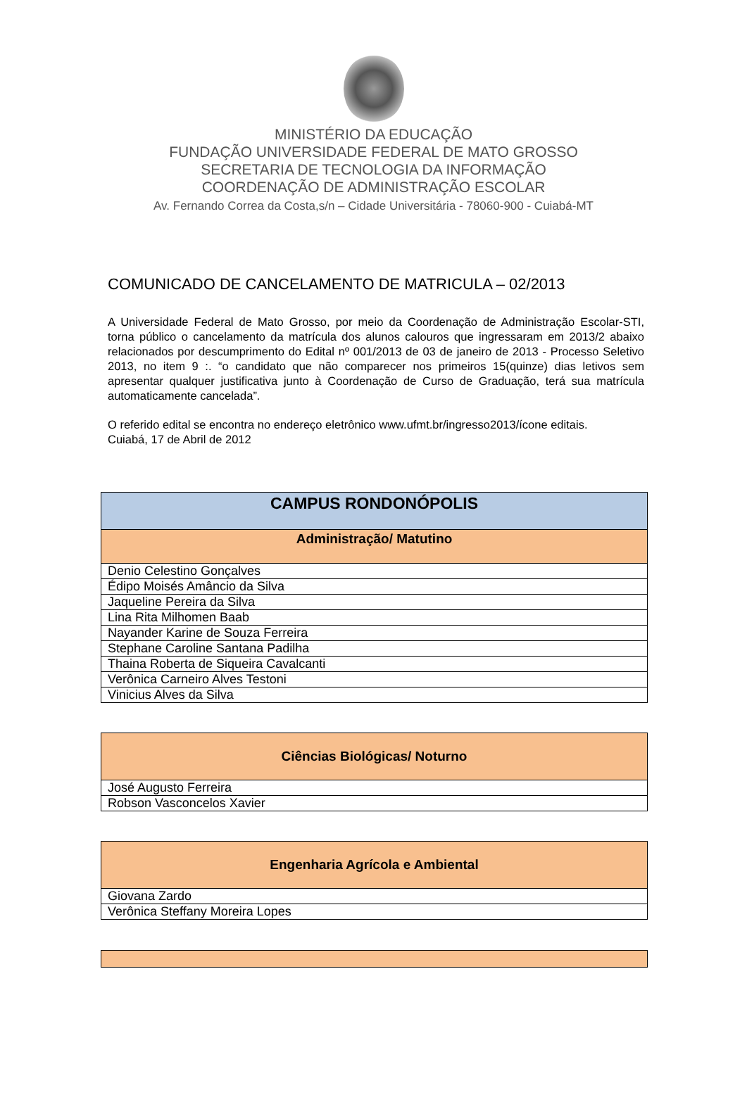MINISTÉRIO DA EDUCAÇÃO
FUNDAÇÃO UNIVERSIDADE FEDERAL DE MATO GROSSO
SECRETARIA DE TECNOLOGIA DA INFORMAÇÃO
COORDENAÇÃO DE ADMINISTRAÇÃO ESCOLAR
Av. Fernando Correa da Costa,s/n – Cidade Universitária - 78060-900 - Cuiabá-MT
COMUNICADO DE CANCELAMENTO DE MATRICULA – 02/2013
A Universidade Federal de Mato Grosso, por meio da Coordenação de Administração Escolar-STI, torna público o cancelamento da matrícula dos alunos calouros que ingressaram em 2013/2 abaixo relacionados por descumprimento do Edital nº 001/2013 de 03 de janeiro de 2013 - Processo Seletivo 2013, no item 9 :. “o candidato que não comparecer nos primeiros 15(quinze) dias letivos sem apresentar qualquer justificativa junto à Coordenação de Curso de Graduação, terá sua matrícula automaticamente cancelada”.
O referido edital se encontra no endereço eletrônico www.ufmt.br/ingresso2013/ícone editais.
Cuiabá, 17 de Abril de 2012
| CAMPUS RONDONÓPOLIS |
| --- |
| Administração/ Matutino |
| Denio Celestino Gonçalves |
| Édipo Moisés Amâncio da Silva |
| Jaqueline Pereira da Silva |
| Lina Rita Milhomen Baab |
| Nayander Karine de Souza Ferreira |
| Stephane Caroline Santana Padilha |
| Thaina Roberta de Siqueira Cavalcanti |
| Verônica Carneiro Alves Testoni |
| Vinicius Alves da Silva |
| Ciências Biológicas/ Noturno |
| --- |
| José Augusto Ferreira |
| Robson Vasconcelos Xavier |
| Engenharia Agrícola e Ambiental |
| --- |
| Giovana Zardo |
| Verônica Steffany Moreira Lopes |